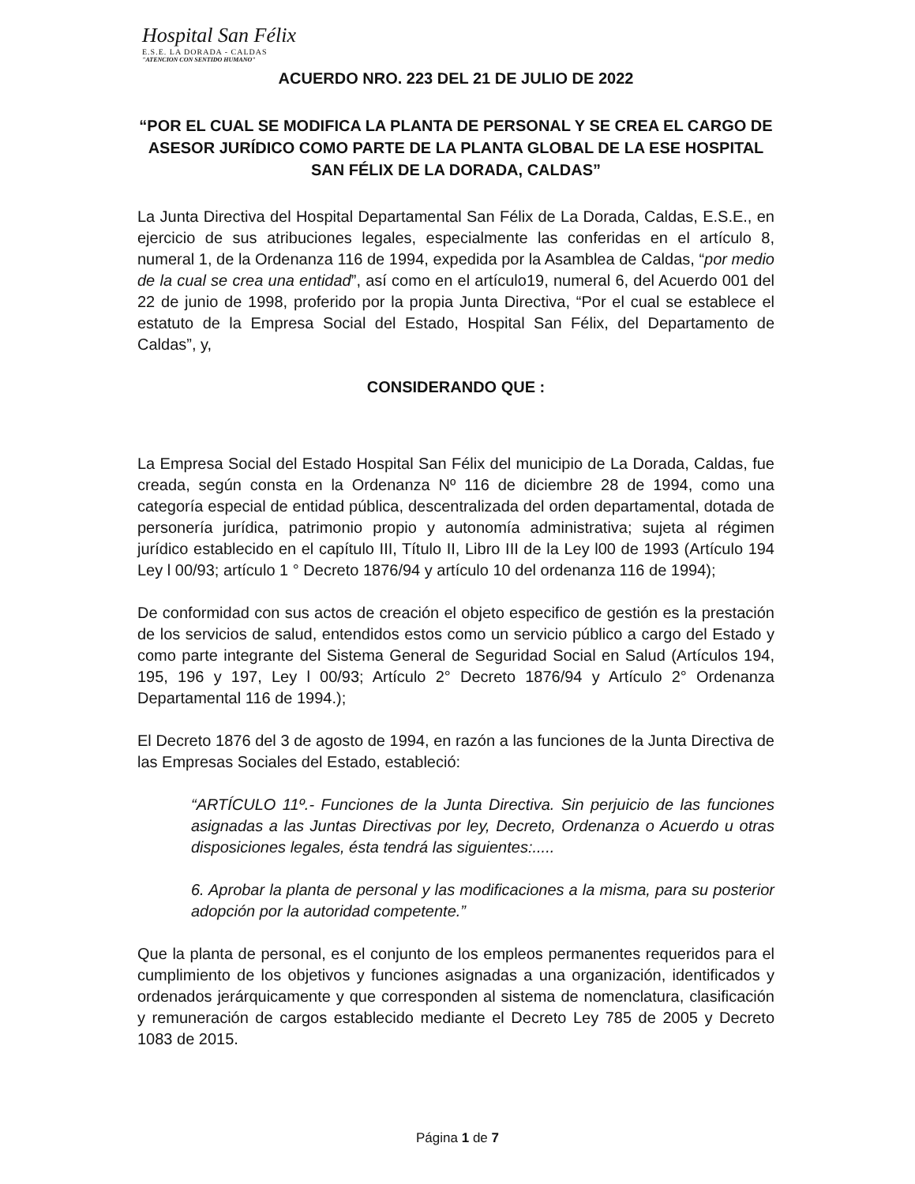Hospital San Félix
E.S.E. LA DORADA - CALDAS
"ATENCION CON SENTIDO HUMANO"
ACUERDO NRO. 223 DEL 21 DE JULIO DE 2022
“POR EL CUAL SE MODIFICA LA PLANTA DE PERSONAL Y SE CREA EL CARGO DE ASESOR JURÍDICO COMO PARTE DE LA PLANTA GLOBAL DE LA ESE HOSPITAL SAN FÉLIX DE LA DORADA, CALDAS”
La Junta Directiva del Hospital Departamental San Félix de La Dorada, Caldas, E.S.E., en ejercicio de sus atribuciones legales, especialmente las conferidas en el artículo 8, numeral 1, de la Ordenanza 116 de 1994, expedida por la Asamblea de Caldas, “por medio de la cual se crea una entidad”, así como en el artículo19, numeral 6, del Acuerdo 001 del 22 de junio de 1998, proferido por la propia Junta Directiva, “Por el cual se establece el estatuto de la Empresa Social del Estado, Hospital San Félix, del Departamento de Caldas”, y,
CONSIDERANDO QUE :
La Empresa Social del Estado Hospital San Félix del municipio de La Dorada, Caldas, fue creada, según consta en la Ordenanza Nº 116 de diciembre 28 de 1994, como una categoría especial de entidad pública, descentralizada del orden departamental, dotada de personería jurídica, patrimonio propio y autonomía administrativa; sujeta al régimen jurídico establecido en el capítulo III, Título II, Libro III de la Ley l00 de 1993 (Artículo 194 Ley l 00/93; artículo 1 ° Decreto 1876/94 y artículo 10 del ordenanza 116 de 1994);
De conformidad con sus actos de creación el objeto especifico de gestión es la prestación de los servicios de salud, entendidos estos como un servicio público a cargo del Estado y como parte integrante del Sistema General de Seguridad Social en Salud (Artículos 194, 195, 196 y 197, Ley l 00/93; Artículo 2° Decreto 1876/94 y Artículo 2° Ordenanza Departamental 116 de 1994.);
El Decreto 1876 del 3 de agosto de 1994, en razón a las funciones de la Junta Directiva de las Empresas Sociales del Estado, estableció:
“ARTÍCULO 11º.- Funciones de la Junta Directiva. Sin perjuicio de las funciones asignadas a las Juntas Directivas por ley, Decreto, Ordenanza o Acuerdo u otras disposiciones legales, ésta tendrá las siguientes:.....
6. Aprobar la planta de personal y las modificaciones a la misma, para su posterior adopción por la autoridad competente.”
Que la planta de personal, es el conjunto de los empleos permanentes requeridos para el cumplimiento de los objetivos y funciones asignadas a una organización, identificados y ordenados jerárquicamente y que corresponden al sistema de nomenclatura, clasificación y remuneración de cargos establecido mediante el Decreto Ley 785 de 2005 y Decreto 1083 de 2015.
Página 1 de 7